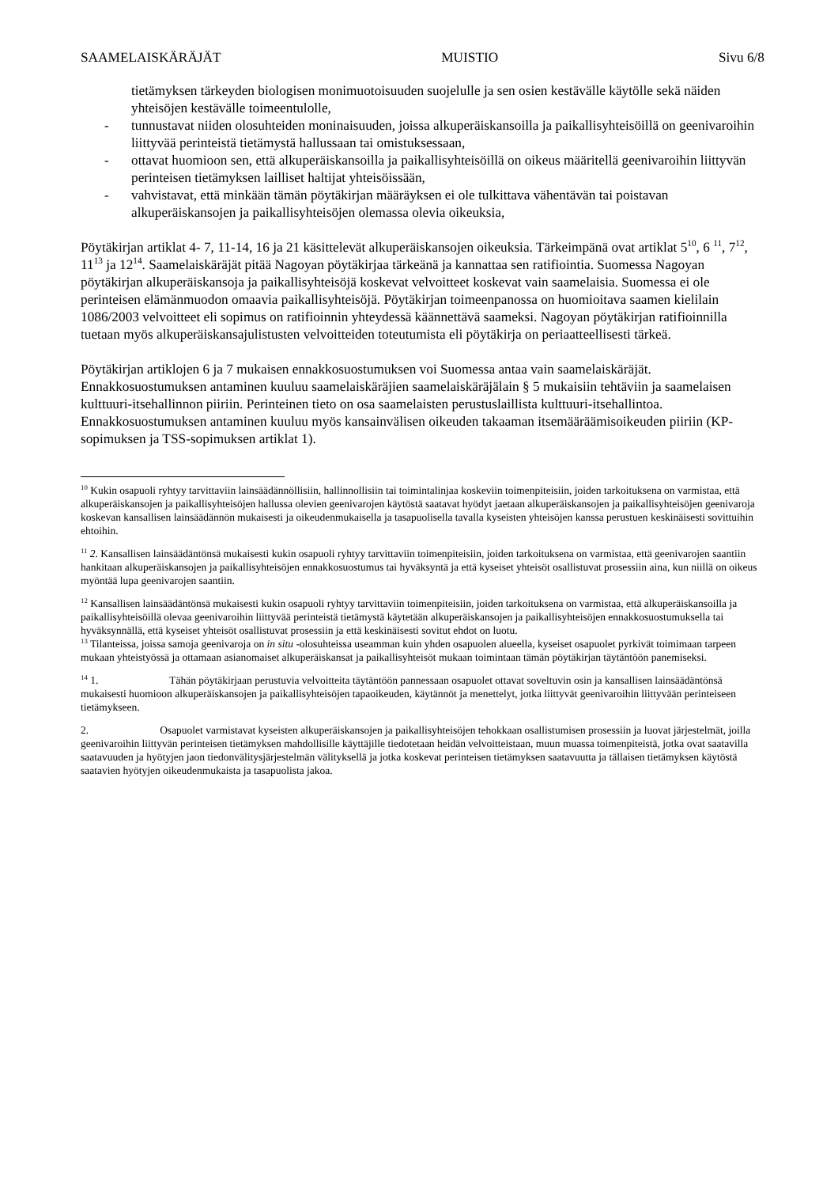SAAMELAISKÄRÄJÄT MUISTIO Sivu 6/8
tietämyksen tärkeyden biologisen monimuotoisuuden suojelulle ja sen osien kestävälle käytölle sekä näiden yhteisöjen kestävälle toimeentulolle,
- tunnustavat niiden olosuhteiden moninaisuuden, joissa alkuperäiskansoilla ja paikallisyhteisöillä on geenivaroihin liittyvää perinteistä tietämystä hallussaan tai omistuksessaan,
- ottavat huomioon sen, että alkuperäiskansoilla ja paikallisyhteisöillä on oikeus määritellä geenivaroihin liittyvän perinteisen tietämyksen lailliset haltijat yhteisöissään,
- vahvistavat, että minkään tämän pöytäkirjan määräyksen ei ole tulkittava vähentävän tai poistavan alkuperäiskansojen ja paikallisyhteisöjen olemassa olevia oikeuksia,
Pöytäkirjan artiklat 4- 7, 11-14, 16 ja 21 käsittelevät alkuperäiskansojen oikeuksia. Tärkeimpänä ovat artiklat 5<sup>10</sup>, 6 <sup>11</sup>, 7<sup>12</sup>, 11<sup>13</sup> ja 12<sup>14</sup>. Saamelaiskäräjät pitää Nagoyan pöytäkirjaa tärkeänä ja kannattaa sen ratifiointia. Suomessa Nagoyan pöytäkirjan alkuperäiskansoja ja paikallisyhteisöjä koskevat velvoitteet koskevat vain saamelaisia. Suomessa ei ole perinteisen elämänmuodon omaavia paikallisyhteisöjä. Pöytäkirjan toimeenpanossa on huomioitava saamen kielilain 1086/2003 velvoitteet eli sopimus on ratifioinnin yhteydessä käännettävä saameksi. Nagoyan pöytäkirjan ratifioinnilla tuetaan myös alkuperäiskansajulistusten velvoitteiden toteutumista eli pöytäkirja on periaatteellisesti tärkeä.
Pöytäkirjan artiklojen 6 ja 7 mukaisen ennakkosuostumuksen voi Suomessa antaa vain saamelaiskäräjät. Ennakkosuostumuksen antaminen kuuluu saamelaiskäräjien saamelaiskäräjälain § 5 mukaisiin tehtäviin ja saamelaisen kulttuuri-itsehallinnon piiriin. Perinteinen tieto on osa saamelaisten perustuslaillista kulttuuri-itsehallintoa. Ennakkosuostumuksen antaminen kuuluu myös kansainvälisen oikeuden takaaman itsemääräämisoikeuden piiriin (KP-sopimuksen ja TSS-sopimuksen artiklat 1).
<sup>10</sup> Kukin osapuoli ryhtyy tarvittaviin lainsäädännöllisiin, hallinnollisiin tai toimintalinjaa koskeviin toimenpiteisiin, joiden tarkoituksena on varmistaa, että alkuperäiskansojen ja paikallisyhteisöjen hallussa olevien geenivarojen käytöstä saatavat hyödyt jaetaan alkuperäiskansojen ja paikallisyhteisöjen geenivaroja koskevan kansallisen lainsäädännön mukaisesti ja oikeudenmukaisella ja tasapuolisella tavalla kyseisten yhteisöjen kanssa perustuen keskinäisesti sovittuihin ehtoihin.
<sup>11</sup> 2. Kansallisen lainsäädäntönsä mukaisesti kukin osapuoli ryhtyy tarvittaviin toimenpiteisiin, joiden tarkoituksena on varmistaa, että geenivarojen saantiin hankitaan alkuperäiskansojen ja paikallisyhteisöjen ennakkosuostumus tai hyväksyntä ja että kyseiset yhteisöt osallistuvat prosessiin aina, kun niillä on oikeus myöntää lupa geenivarojen saantiin.
<sup>12</sup> Kansallisen lainsäädäntönsä mukaisesti kukin osapuoli ryhtyy tarvittaviin toimenpiteisiin, joiden tarkoituksena on varmistaa, että alkuperäiskansoilla ja paikallisyhteisöillä olevaa geenivaroihin liittyvää perinteistä tietämystä käytetään alkuperäiskansojen ja paikallisyhteisöjen ennakkosuostumuksella tai hyväksynnällä, että kyseiset yhteisöt osallistuvat prosessiin ja että keskinäisesti sovitut ehdot on luotu.
<sup>13</sup> Tilanteissa, joissa samoja geenivaroja on in situ -olosuhteissa useamman kuin yhden osapuolen alueella, kyseiset osapuolet pyrkivät toimimaan tarpeen mukaan yhteistyössä ja ottamaan asianomaiset alkuperäiskansat ja paikallisyhteisöt mukaan toimintaan tämän pöytäkirjan täytäntöön panemiseksi.
<sup>14</sup> 1. Tähän pöytäkirjaan perustuvia velvoitteita täytäntöön pannessaan osapuolet ottavat soveltuvin osin ja kansallisen lainsäädäntönsä mukaisesti huomioon alkuperäiskansojen ja paikallisyhteisöjen tapaoikeuden, käytännöt ja menettelyt, jotka liittyvät geenivaroihin liittyvään perinteiseen tietämykseen.
2. Osapuolet varmistavat kyseisten alkuperäiskansojen ja paikallisyhteisöjen tehokkaan osallistumisen prosessiin ja luovat järjestelmät, joilla geenivaroihin liittyvän perinteisen tietämyksen mahdollisille käyttäjille tiedotetaan heidän velvoitteistaan, muun muassa toimenpiteistä, jotka ovat saatavilla saatavuuden ja hyötyjen jaon tiedonvälitysjärjestelmän välityksellä ja jotka koskevat perinteisen tietämyksen saatavuutta ja tällaisen tietämyksen käytöstä saatavien hyötyjen oikeudenmukaista ja tasapuolista jakoa.